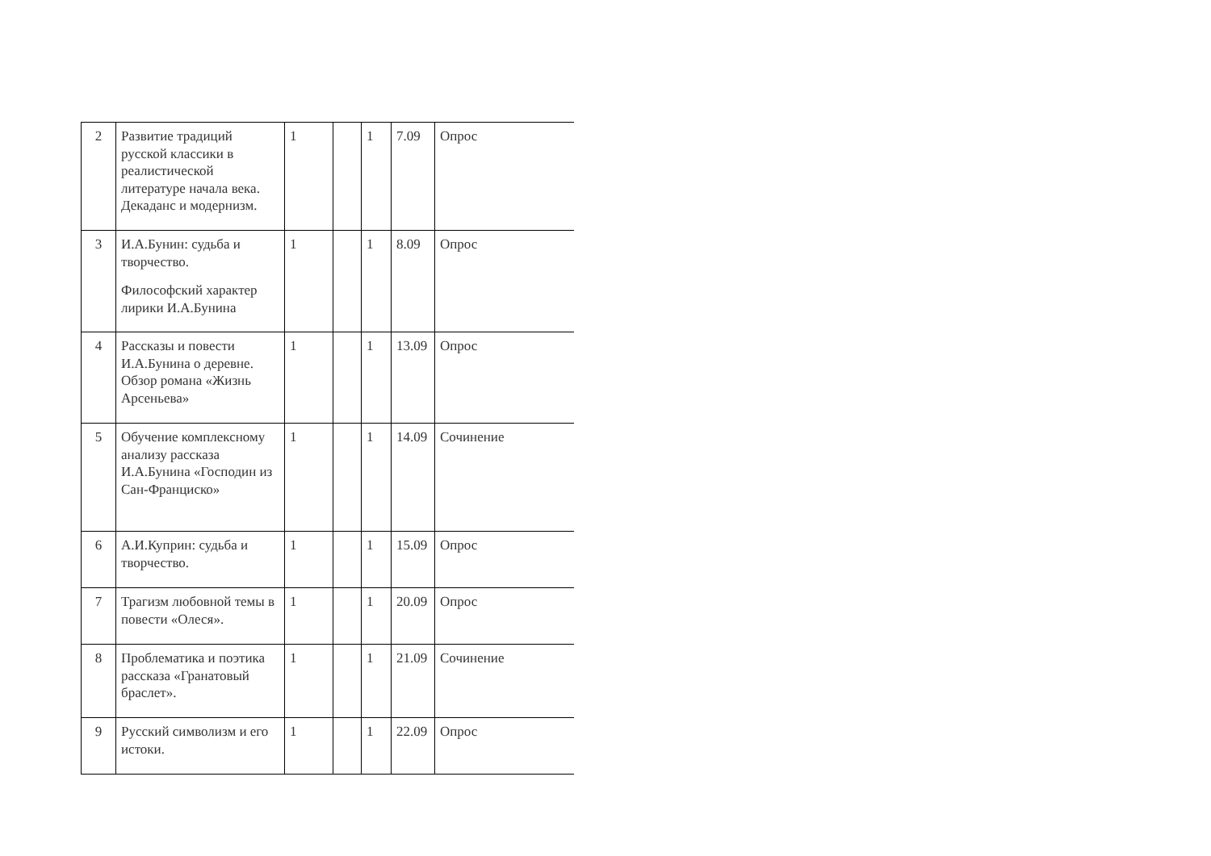| 2 | Развитие традиций русской классики в реалистической литературе начала века. Декаданс и модернизм. | 1 | | 1 | 7.09 | Опрос |
| 3 | И.А.Бунин: судьба и творчество. Философский характер лирики И.А.Бунина | 1 | | 1 | 8.09 | Опрос |
| 4 | Рассказы и повести И.А.Бунина о деревне. Обзор романа «Жизнь Арсеньева» | 1 | | 1 | 13.09 | Опрос |
| 5 | Обучение комплексному анализу рассказа И.А.Бунина «Господин из Сан-Франциско» | 1 | | 1 | 14.09 | Сочинение |
| 6 | А.И.Куприн: судьба и творчество. | 1 | | 1 | 15.09 | Опрос |
| 7 | Трагизм любовной темы в повести «Олеся». | 1 | | 1 | 20.09 | Опрос |
| 8 | Проблематика и поэтика рассказа «Гранатовый браслет». | 1 | | 1 | 21.09 | Сочинение |
| 9 | Русский символизм и его истоки. | 1 | | 1 | 22.09 | Опрос |